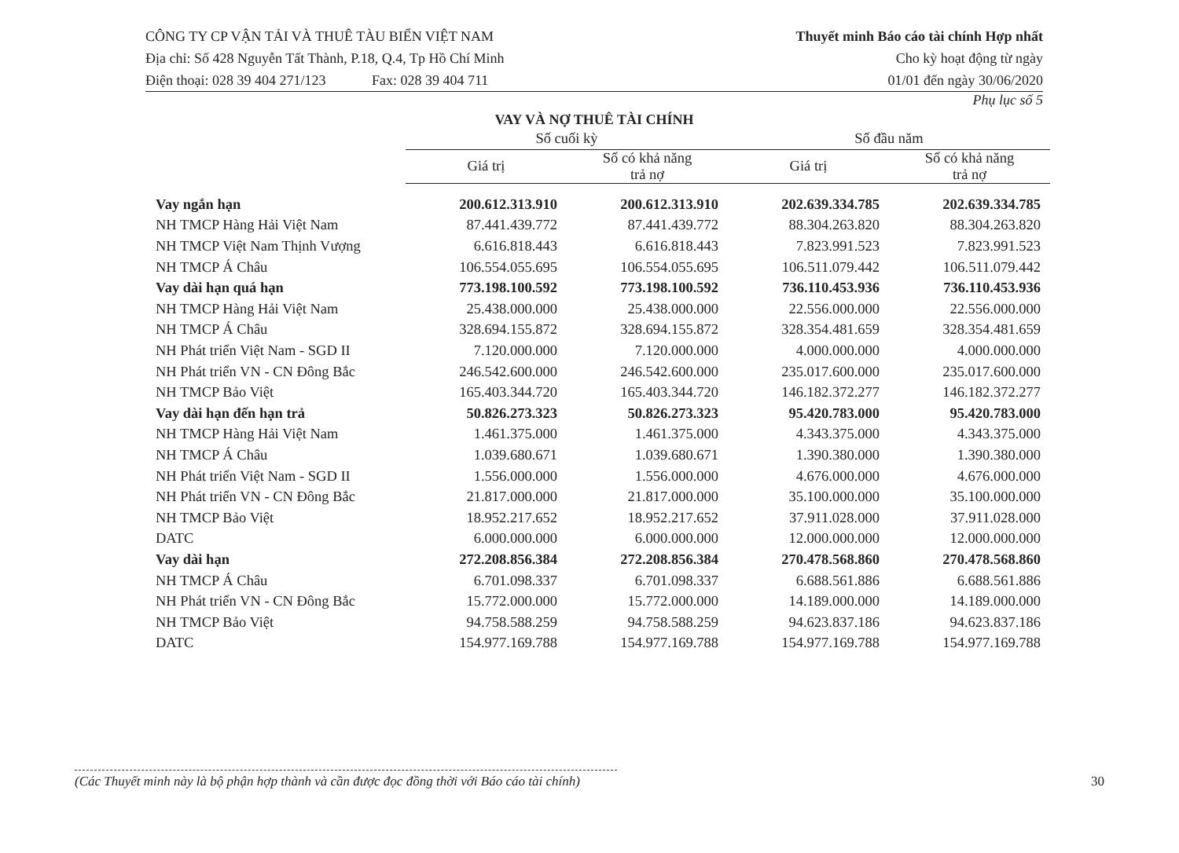CÔNG TY CP VẬN TẢI VÀ THUÊ TÀU BIỂN VIỆT NAM
Địa chỉ: Số 428 Nguyễn Tất Thành, P.18, Q.4, Tp Hồ Chí Minh
Điện thoại: 028 39 404 271/123 Fax: 028 39 404 711
Thuyết minh Báo cáo tài chính Hợp nhất
Cho kỳ hoạt động từ ngày
01/01 đến ngày 30/06/2020
Phụ lục số 5
VAY VÀ NỢ THUÊ TÀI CHÍNH
| | Số cuối kỳ | | Số đầu năm | |
| --- | --- | --- | --- | --- |
| | Giá trị | Số có khả năng trả nợ | Giá trị | Số có khả năng trả nợ |
| Vay ngắn hạn | 200.612.313.910 | 200.612.313.910 | 202.639.334.785 | 202.639.334.785 |
| NH TMCP Hàng Hải Việt Nam | 87.441.439.772 | 87.441.439.772 | 88.304.263.820 | 88.304.263.820 |
| NH TMCP Việt Nam Thịnh Vượng | 6.616.818.443 | 6.616.818.443 | 7.823.991.523 | 7.823.991.523 |
| NH TMCP Á Châu | 106.554.055.695 | 106.554.055.695 | 106.511.079.442 | 106.511.079.442 |
| Vay dài hạn quá hạn | 773.198.100.592 | 773.198.100.592 | 736.110.453.936 | 736.110.453.936 |
| NH TMCP Hàng Hải Việt Nam | 25.438.000.000 | 25.438.000.000 | 22.556.000.000 | 22.556.000.000 |
| NH TMCP Á Châu | 328.694.155.872 | 328.694.155.872 | 328.354.481.659 | 328.354.481.659 |
| NH Phát triển Việt Nam - SGD II | 7.120.000.000 | 7.120.000.000 | 4.000.000.000 | 4.000.000.000 |
| NH Phát triển VN - CN Đông Bắc | 246.542.600.000 | 246.542.600.000 | 235.017.600.000 | 235.017.600.000 |
| NH TMCP Bảo Việt | 165.403.344.720 | 165.403.344.720 | 146.182.372.277 | 146.182.372.277 |
| Vay dài hạn đến hạn trả | 50.826.273.323 | 50.826.273.323 | 95.420.783.000 | 95.420.783.000 |
| NH TMCP Hàng Hải Việt Nam | 1.461.375.000 | 1.461.375.000 | 4.343.375.000 | 4.343.375.000 |
| NH TMCP Á Châu | 1.039.680.671 | 1.039.680.671 | 1.390.380.000 | 1.390.380.000 |
| NH Phát triển Việt Nam - SGD II | 1.556.000.000 | 1.556.000.000 | 4.676.000.000 | 4.676.000.000 |
| NH Phát triển VN - CN Đông Bắc | 21.817.000.000 | 21.817.000.000 | 35.100.000.000 | 35.100.000.000 |
| NH TMCP Bảo Việt | 18.952.217.652 | 18.952.217.652 | 37.911.028.000 | 37.911.028.000 |
| DATC | 6.000.000.000 | 6.000.000.000 | 12.000.000.000 | 12.000.000.000 |
| Vay dài hạn | 272.208.856.384 | 272.208.856.384 | 270.478.568.860 | 270.478.568.860 |
| NH TMCP Á Châu | 6.701.098.337 | 6.701.098.337 | 6.688.561.886 | 6.688.561.886 |
| NH Phát triển VN - CN Đông Bắc | 15.772.000.000 | 15.772.000.000 | 14.189.000.000 | 14.189.000.000 |
| NH TMCP Bảo Việt | 94.758.588.259 | 94.758.588.259 | 94.623.837.186 | 94.623.837.186 |
| DATC | 154.977.169.788 | 154.977.169.788 | 154.977.169.788 | 154.977.169.788 |
(Các Thuyết minh này là bộ phận hợp thành và cần được đọc đồng thời với Báo cáo tài chính) 30